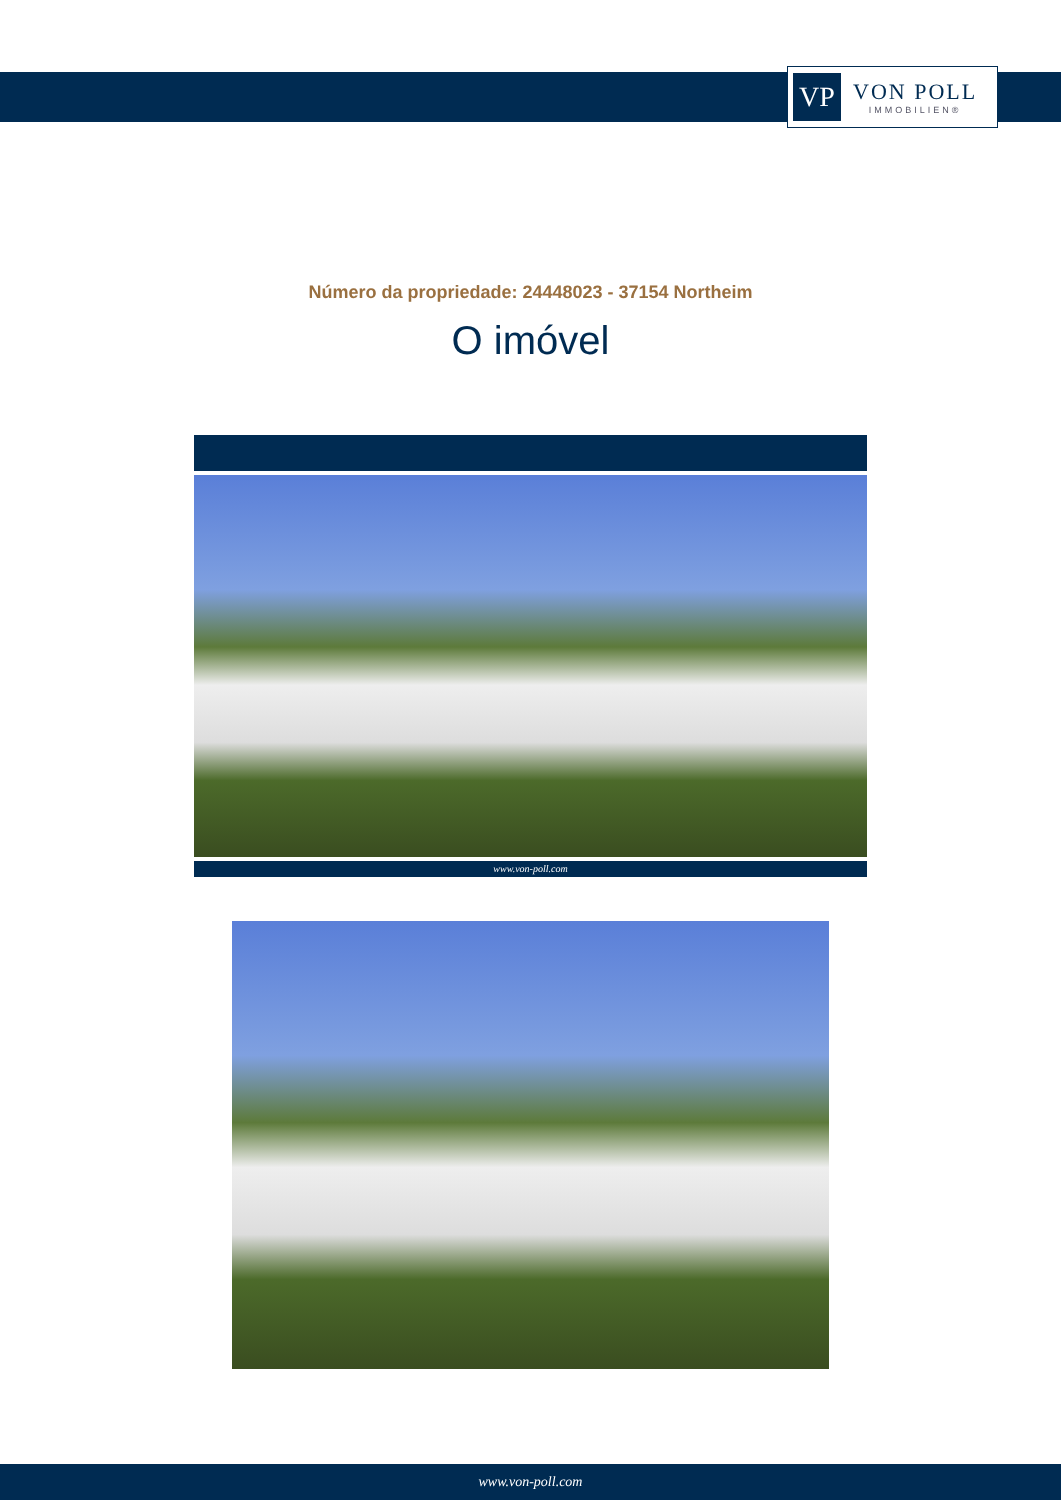VP
VON POLL
IMMOBILIEN®
Número da propriedade: 24448023 - 37154 Northeim
O imóvel
www.von-poll.com
www.von-poll.com